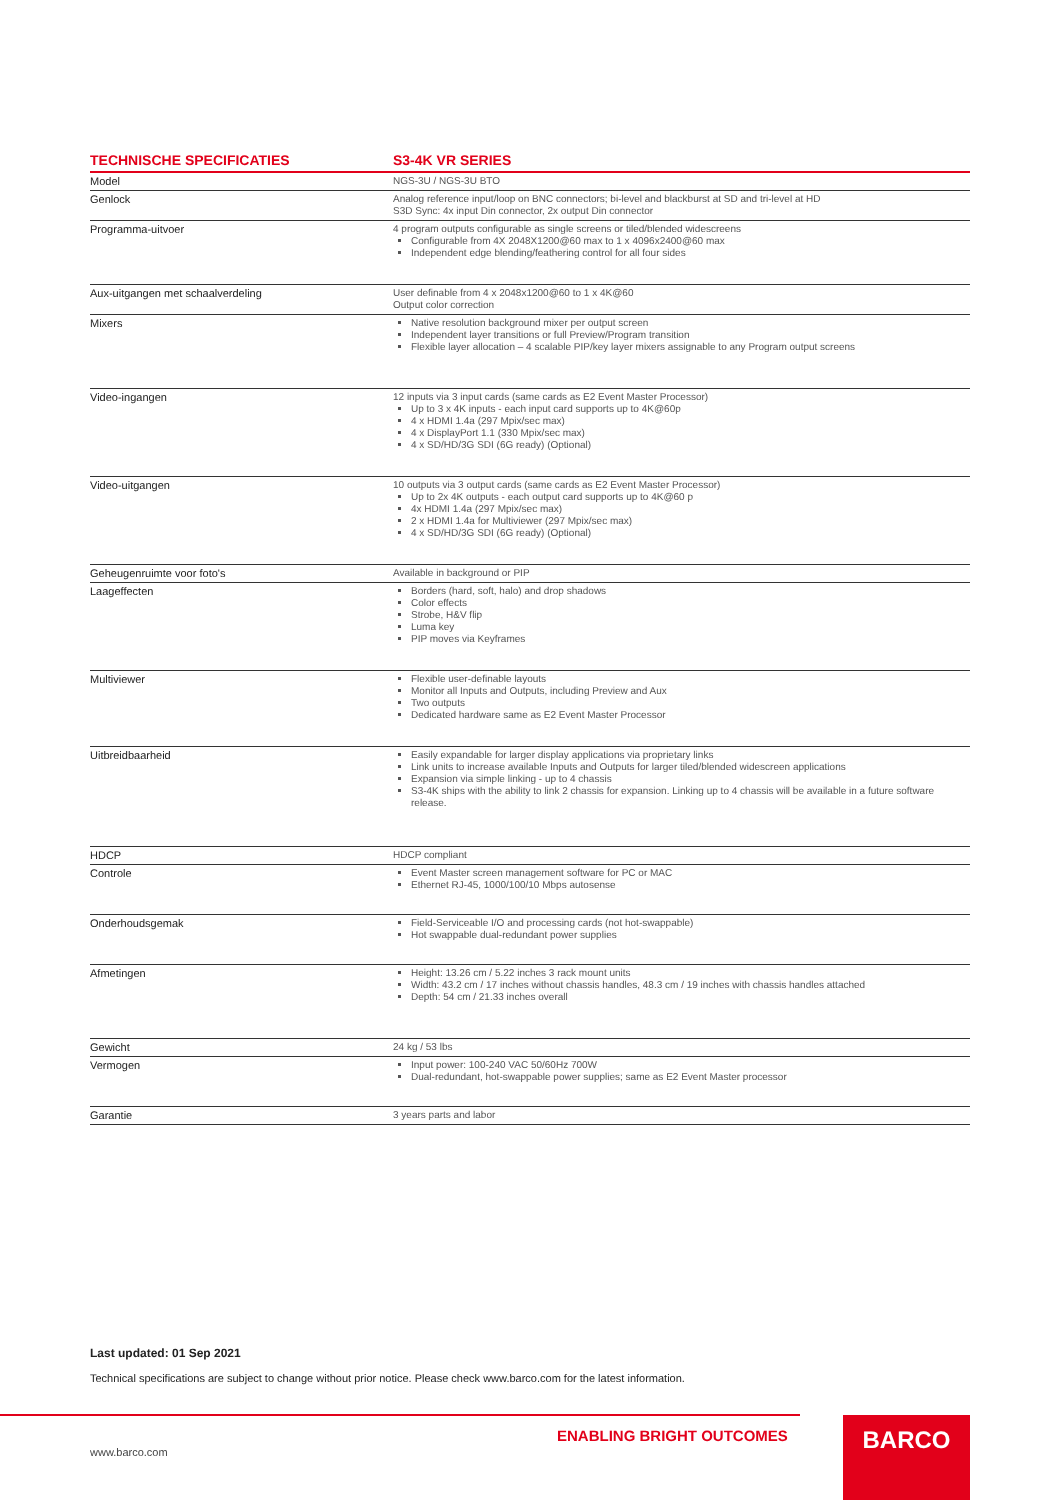| TECHNISCHE SPECIFICATIES | S3-4K VR SERIES |
| --- | --- |
| Model | NGS-3U / NGS-3U BTO |
| Genlock | Analog reference input/loop on BNC connectors; bi-level and blackburst at SD and tri-level at HD S3D Sync: 4x input Din connector, 2x output Din connector |
| Programma-uitvoer | 4 program outputs configurable as single screens or tiled/blended widescreens Configurable from 4X 2048X1200@60 max to 1 x 4096x2400@60 max Independent edge blending/feathering control for all four sides |
| Aux-uitgangen met schaalverdeling | User definable from 4 x 2048x1200@60 to 1 x 4K@60 Output color correction |
| Mixers | Native resolution background mixer per output screen Independent layer transitions or full Preview/Program transition Flexible layer allocation – 4 scalable PIP/key layer mixers assignable to any Program output screens |
| Video-ingangen | 12 inputs via 3 input cards (same cards as E2 Event Master Processor) Up to 3 x 4K inputs - each input card supports up to 4K@60p 4 x HDMI 1.4a (297 Mpix/sec max) 4 x DisplayPort 1.1 (330 Mpix/sec max) 4 x SD/HD/3G SDI (6G ready) (Optional) |
| Video-uitgangen | 10 outputs via 3 output cards (same cards as E2 Event Master Processor) Up to 2x 4K outputs - each output card supports up to 4K@60 p 4x HDMI 1.4a (297 Mpix/sec max) 2 x HDMI 1.4a for Multiviewer (297 Mpix/sec max) 4 x SD/HD/3G SDI (6G ready) (Optional) |
| Geheugenruimte voor foto's | Available in background or PIP |
| Laageffecten | Borders (hard, soft, halo) and drop shadows Color effects Strobe, H&V flip Luma key PIP moves via Keyframes |
| Multiviewer | Flexible user-definable layouts Monitor all Inputs and Outputs, including Preview and Aux Two outputs Dedicated hardware same as E2 Event Master Processor |
| Uitbreidbaarheid | Easily expandable for larger display applications via proprietary links Link units to increase available Inputs and Outputs for larger tiled/blended widescreen applications Expansion via simple linking - up to 4 chassis S3-4K ships with the ability to link 2 chassis for expansion. Linking up to 4 chassis will be available in a future software release. |
| HDCP | HDCP compliant |
| Controle | Event Master screen management software for PC or MAC Ethernet RJ-45, 1000/100/10 Mbps autosense |
| Onderhoudsgemak | Field-Serviceable I/O and processing cards (not hot-swappable) Hot swappable dual-redundant power supplies |
| Afmetingen | Height: 13.26 cm / 5.22 inches 3 rack mount units Width: 43.2 cm / 17 inches without chassis handles, 48.3 cm / 19 inches with chassis handles attached Depth: 54 cm / 21.33 inches overall |
| Gewicht | 24 kg / 53 lbs |
| Vermogen | Input power: 100-240 VAC 50/60Hz 700W Dual-redundant, hot-swappable power supplies; same as E2 Event Master processor |
| Garantie | 3 years parts and labor |
Last updated: 01 Sep 2021
Technical specifications are subject to change without prior notice. Please check www.barco.com for the latest information.
ENABLING BRIGHT OUTCOMES
www.barco.com
BARCO